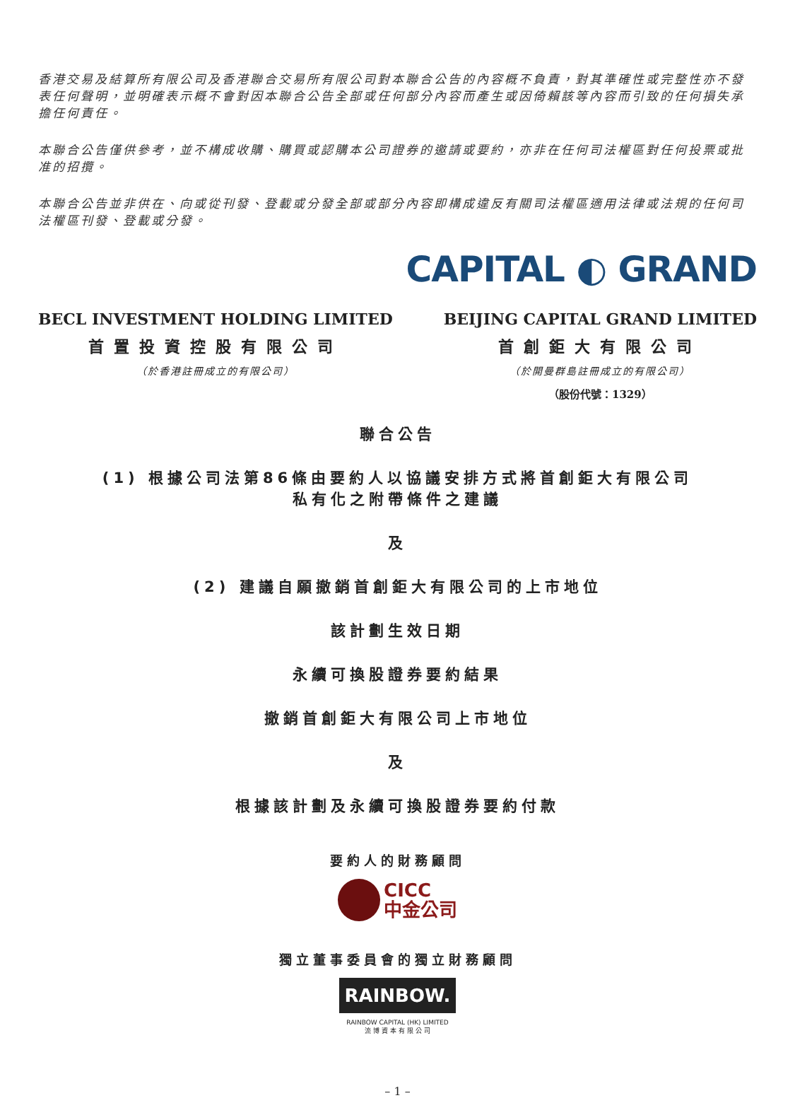香港交易及結算所有限公司及香港聯合交易所有限公司對本聯合公告的內容概不負責，對其準確性或完整性亦不發表任何聲明，並明確表示概不會對因本聯合公告全部或任何部分內容而產生或因倚賴該等內容而引致的任何損失承擔任何責任。
本聯合公告僅供參考，並不構成收購、購買或認購本公司證券的邀請或要約，亦非在任何司法權區對任何投票或批准的招攬。
本聯合公告並非供在、向或從刊發、登載或分發全部或部分內容即構成違反有關司法權區適用法律或法規的任何司法權區刊發、登載或分發。
CAPITAL ◐ GRAND
BECL INVESTMENT HOLDING LIMITED
首置投資控股有限公司
（於香港註冊成立的有限公司）
BEIJING CAPITAL GRAND LIMITED
首創鉅大有限公司
（於開曼群島註冊成立的有限公司）
（股份代號：1329）
聯合公告
(1) 根據公司法第86條由要約人以協議安排方式將首創鉅大有限公司
私有化之附帶條件之建議
及
(2) 建議自願撤銷首創鉅大有限公司的上市地位
該計劃生效日期
永續可換股證券要約結果
撤銷首創鉅大有限公司上市地位
及
根據該計劃及永續可換股證券要約付款
要約人的財務顧問
CICC
中金公司
獨立董事委員會的獨立財務顧問
RAINBOW.
RAINBOW CAPITAL (HK) LIMITED
流 博 資 本 有 限 公 司
– 1 –